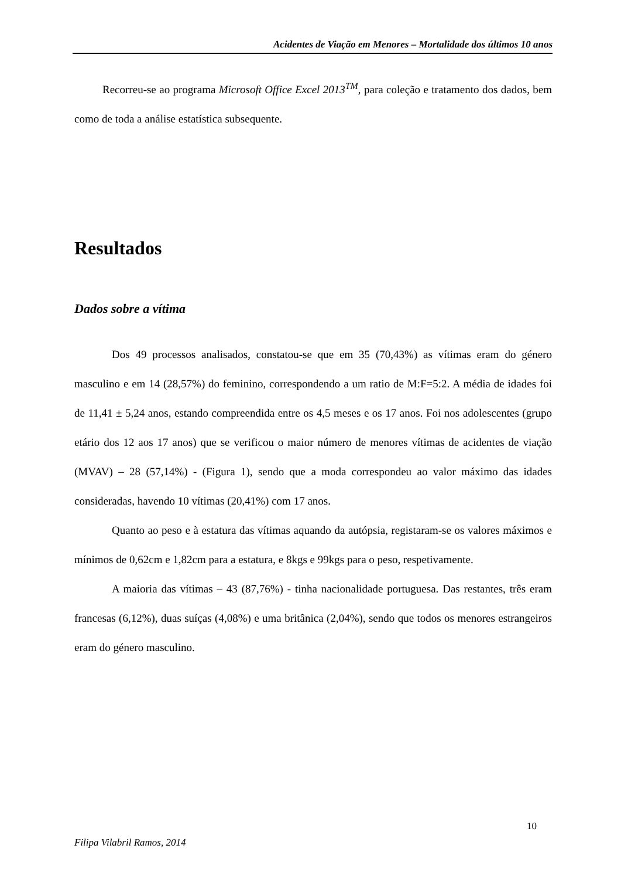Acidentes de Viação em Menores – Mortalidade dos últimos 10 anos
Recorreu-se ao programa Microsoft Office Excel 2013<sup>TM</sup>, para coleção e tratamento dos dados, bem como de toda a análise estatística subsequente.
Resultados
Dados sobre a vítima
Dos 49 processos analisados, constatou-se que em 35 (70,43%) as vítimas eram do género masculino e em 14 (28,57%) do feminino, correspondendo a um ratio de M:F=5:2. A média de idades foi de 11,41 ± 5,24 anos, estando compreendida entre os 4,5 meses e os 17 anos. Foi nos adolescentes (grupo etário dos 12 aos 17 anos) que se verificou o maior número de menores vítimas de acidentes de viação (MVAV) – 28 (57,14%) - (Figura 1), sendo que a moda correspondeu ao valor máximo das idades consideradas, havendo 10 vítimas (20,41%) com 17 anos.
Quanto ao peso e à estatura das vítimas aquando da autópsia, registaram-se os valores máximos e mínimos de 0,62cm e 1,82cm para a estatura, e 8kgs e 99kgs para o peso, respetivamente.
A maioria das vítimas – 43 (87,76%) - tinha nacionalidade portuguesa. Das restantes, três eram francesas (6,12%), duas suíças (4,08%) e uma britânica (2,04%), sendo que todos os menores estrangeiros eram do género masculino.
10
Filipa Vilabril Ramos, 2014